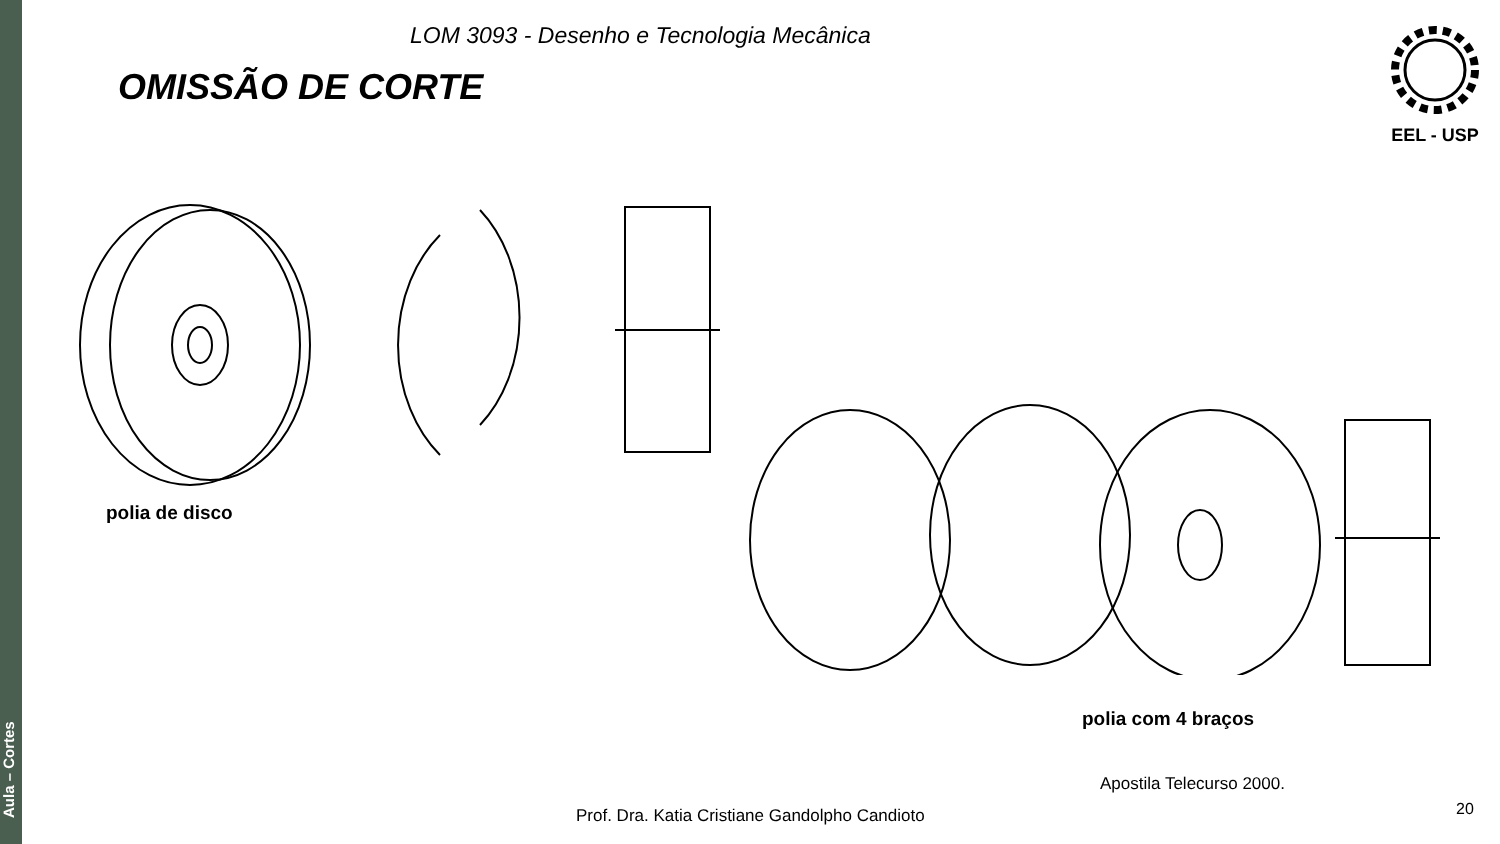Aula – Cortes
LOM 3093 - Desenho e Tecnologia Mecânica
OMISSÃO DE CORTE
EEL - USP
polia de disco
polia com 4 braços
Apostila Telecurso 2000.
Prof. Dra. Katia Cristiane Gandolpho Candioto
20